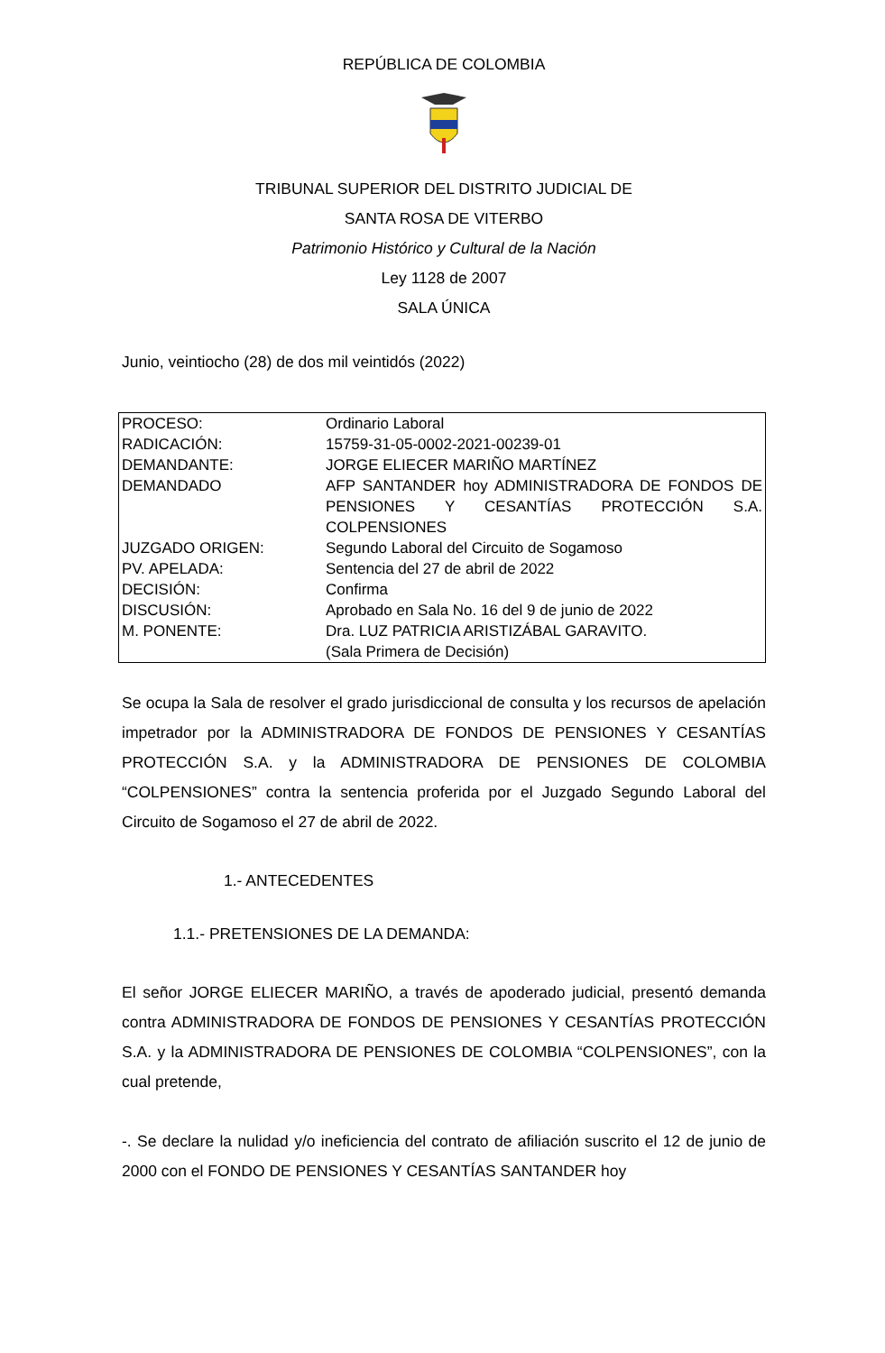REPÚBLICA DE COLOMBIA
TRIBUNAL SUPERIOR DEL DISTRITO JUDICIAL DE
SANTA ROSA DE VITERBO
Patrimonio Histórico y Cultural de la Nación
Ley 1128 de 2007
SALA ÚNICA
Junio, veintiocho (28) de dos mil veintidós (2022)
| PROCESO: | Ordinario Laboral |
| RADICACIÓN: | 15759-31-05-0002-2021-00239-01 |
| DEMANDANTE: | JORGE ELIECER MARIÑO MARTÍNEZ |
| DEMANDADO | AFP SANTANDER hoy ADMINISTRADORA DE FONDOS DE PENSIONES Y CESANTÍAS PROTECCIÓN S.A. COLPENSIONES |
| JUZGADO ORIGEN: | Segundo Laboral del Circuito de Sogamoso |
| PV. APELADA: | Sentencia del 27 de abril de 2022 |
| DECISIÓN: | Confirma |
| DISCUSIÓN: | Aprobado en Sala No. 16 del 9 de junio de 2022 |
| M. PONENTE: | Dra. LUZ PATRICIA ARISTIZÁBAL GARAVITO. (Sala Primera de Decisión) |
Se ocupa la Sala de resolver el grado jurisdiccional de consulta y los recursos de apelación impetrador por la ADMINISTRADORA DE FONDOS DE PENSIONES Y CESANTÍAS PROTECCIÓN S.A. y la ADMINISTRADORA DE PENSIONES DE COLOMBIA “COLPENSIONES” contra la sentencia proferida por el Juzgado Segundo Laboral del Circuito de Sogamoso el 27 de abril de 2022.
1.- ANTECEDENTES
1.1.- PRETENSIONES DE LA DEMANDA:
El señor JORGE ELIECER MARIÑO, a través de apoderado judicial, presentó demanda contra ADMINISTRADORA DE FONDOS DE PENSIONES Y CESANTÍAS PROTECCIÓN S.A. y la ADMINISTRADORA DE PENSIONES DE COLOMBIA “COLPENSIONES”, con la cual pretende,
-. Se declare la nulidad y/o ineficiencia del contrato de afiliación suscrito el 12 de junio de 2000 con el FONDO DE PENSIONES Y CESANTÍAS SANTANDER hoy